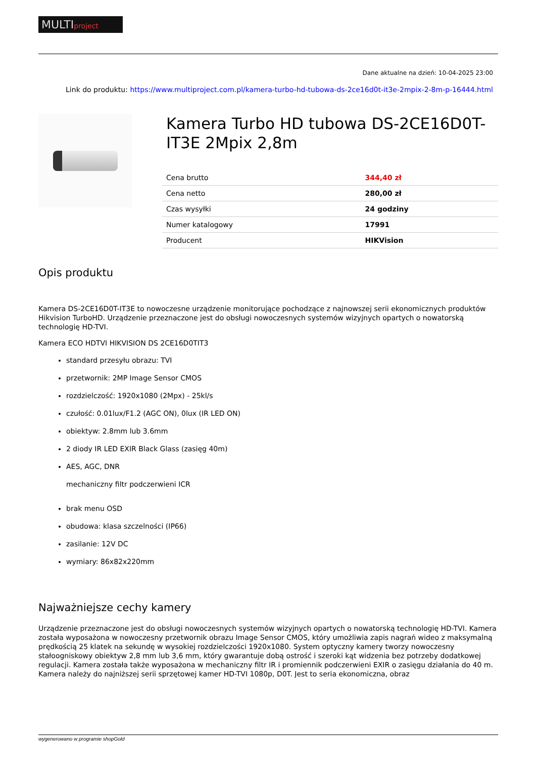MULTIproject
Dane aktualne na dzień: 10-04-2025 23:00
Link do produktu: https://www.multiproject.com.pl/kamera-turbo-hd-tubowa-ds-2ce16d0t-it3e-2mpix-2-8m-p-16444.html
Kamera Turbo HD tubowa DS-2CE16D0T-IT3E 2Mpix 2,8m
| Cena brutto | 344,40 zł |
| Cena netto | 280,00 zł |
| Czas wysyłki | 24 godziny |
| Numer katalogowy | 17991 |
| Producent | HIKVision |
Opis produktu
Kamera DS-2CE16D0T-IT3E to nowoczesne urządzenie monitorujące pochodzące z najnowszej serii ekonomicznych produktów Hikvision TurboHD. Urządzenie przeznaczone jest do obsługi nowoczesnych systemów wizyjnych opartych o nowatorską technologię HD-TVI.
Kamera ECO HDTVI HIKVISION DS 2CE16D0TIT3
standard przesyłu obrazu: TVI
przetwornik: 2MP Image Sensor CMOS
rozdzielczość: 1920x1080 (2Mpx) - 25kl/s
czułość: 0.01lux/F1.2 (AGC ON), 0lux (IR LED ON)
obiektyw: 2.8mm lub 3.6mm
2 diody IR LED EXIR Black Glass (zasięg 40m)
AES, AGC, DNR
mechaniczny filtr podczerwieni ICR
brak menu OSD
obudowa: klasa szczelności (IP66)
zasilanie: 12V DC
wymiary: 86x82x220mm
Najważniejsze cechy kamery
Urządzenie przeznaczone jest do obsługi nowoczesnych systemów wizyjnych opartych o nowatorską technologię HD-TVI. Kamera została wyposażona w nowoczesny przetwornik obrazu Image Sensor CMOS, który umożliwia zapis nagrań wideo z maksymalną prędkością 25 klatek na sekundę w wysokiej rozdzielczości 1920x1080. System optyczny kamery tworzy nowoczesny stałoogniskowy obiektyw 2,8 mm lub 3,6 mm, który gwarantuje dobą ostrość i szeroki kąt widzenia bez potrzeby dodatkowej regulacji. Kamera została także wyposażona w mechaniczny filtr IR i promiennik podczerwieni EXIR o zasięgu działania do 40 m. Kamera należy do najniższej serii sprzętowej kamer HD-TVI 1080p, D0T. Jest to seria ekonomiczna, obraz
wygenerowano w programie shopGold